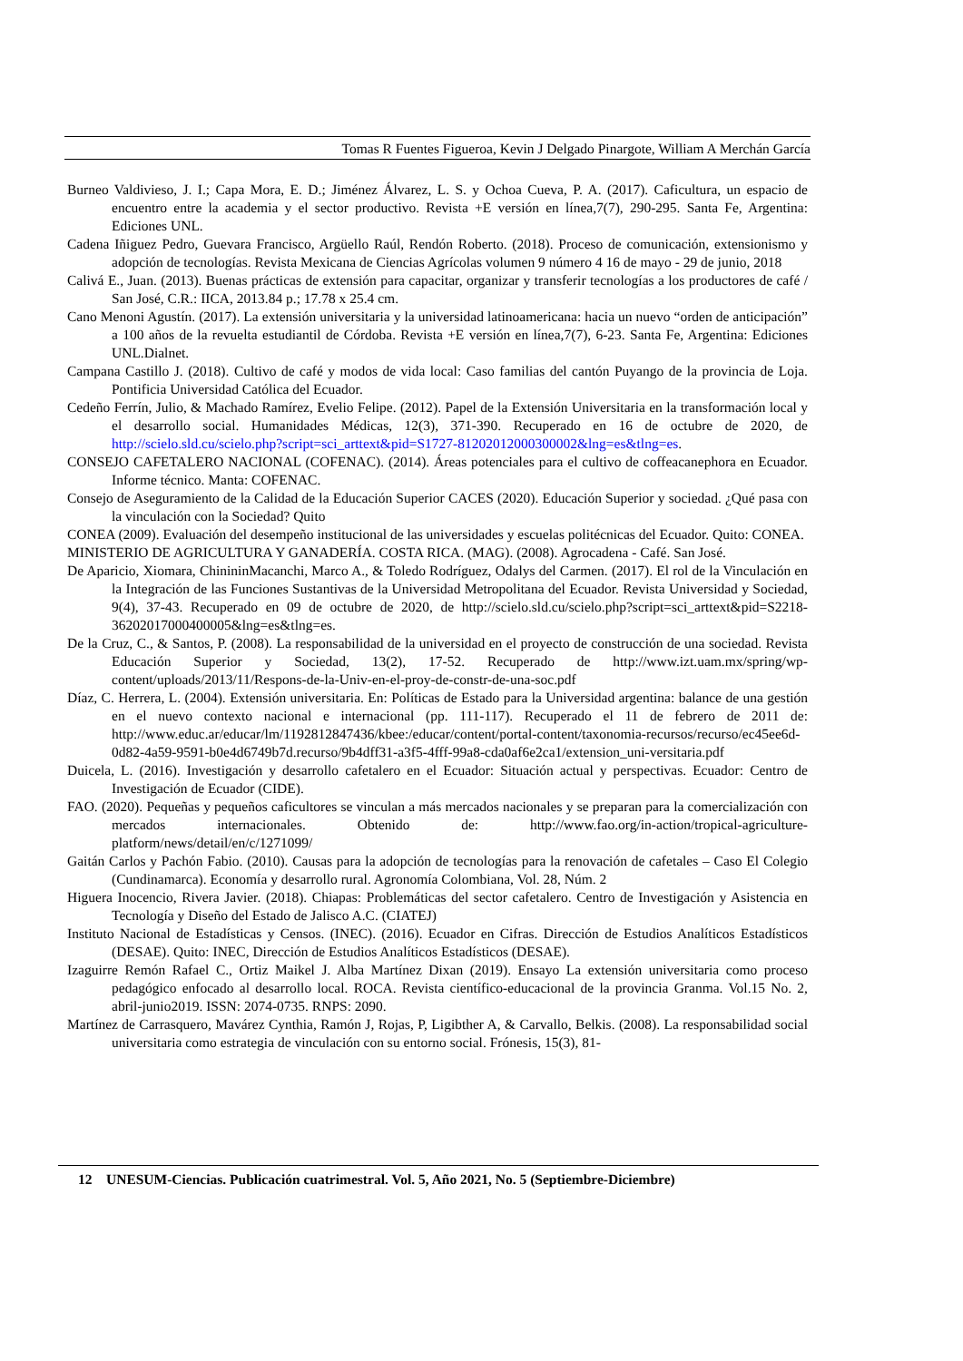Tomas R Fuentes Figueroa, Kevin J Delgado Pinargote, William A Merchán García
Burneo Valdivieso, J. I.; Capa Mora, E. D.; Jiménez Álvarez, L. S. y Ochoa Cueva, P. A. (2017). Caficultura, un espacio de encuentro entre la academia y el sector productivo. Revista +E versión en línea,7(7), 290-295. Santa Fe, Argentina: Ediciones UNL.
Cadena Iñiguez Pedro, Guevara Francisco, Argüello Raúl, Rendón Roberto. (2018). Proceso de comunicación, extensionismo y adopción de tecnologías. Revista Mexicana de Ciencias Agrícolas volumen 9 número 4 16 de mayo - 29 de junio, 2018
Calivá E., Juan. (2013). Buenas prácticas de extensión para capacitar, organizar y transferir tecnologías a los productores de café / San José, C.R.: IICA, 2013.84 p.; 17.78 x 25.4 cm.
Cano Menoni Agustín. (2017). La extensión universitaria y la universidad latinoamericana: hacia un nuevo “orden de anticipación” a 100 años de la revuelta estudiantil de Córdoba. Revista +E versión en línea,7(7), 6-23. Santa Fe, Argentina: Ediciones UNL.Dialnet.
Campana Castillo J. (2018). Cultivo de café y modos de vida local: Caso familias del cantón Puyango de la provincia de Loja. Pontificia Universidad Católica del Ecuador.
Cedeño Ferrín, Julio, & Machado Ramírez, Evelio Felipe. (2012). Papel de la Extensión Universitaria en la transformación local y el desarrollo social. Humanidades Médicas, 12(3), 371-390. Recuperado en 16 de octubre de 2020, de http://scielo.sld.cu/scielo.php?script=sci_arttext&pid=S1727-81202012000300002&lng=es&tlng=es.
CONSEJO CAFETALERO NACIONAL (COFENAC). (2014). Áreas potenciales para el cultivo de coffeacanephora en Ecuador. Informe técnico. Manta: COFENAC.
Consejo de Aseguramiento de la Calidad de la Educación Superior CACES (2020). Educación Superior y sociedad. ¿Qué pasa con la vinculación con la Sociedad? Quito
CONEA (2009). Evaluación del desempeño institucional de las universidades y escuelas politécnicas del Ecuador. Quito: CONEA.
MINISTERIO DE AGRICULTURA Y GANADERÍA. COSTA RICA. (MAG). (2008). Agrocadena - Café. San José.
De Aparicio, Xiomara, ChinininMacanchi, Marco A., & Toledo Rodríguez, Odalys del Carmen. (2017). El rol de la Vinculación en la Integración de las Funciones Sustantivas de la Universidad Metropolitana del Ecuador. Revista Universidad y Sociedad, 9(4), 37-43. Recuperado en 09 de octubre de 2020, de http://scielo.sld.cu/scielo.php?script=sci_arttext&pid=S2218-36202017000400005&lng=es&tlng=es.
De la Cruz, C., & Santos, P. (2008). La responsabilidad de la universidad en el proyecto de construcción de una sociedad. Revista Educación Superior y Sociedad, 13(2), 17-52. Recuperado de http://www.izt.uam.mx/spring/wp-content/uploads/2013/11/Respons-de-la-Univ-en-el-proy-de-constr-de-una-soc.pdf
Díaz, C. Herrera, L. (2004). Extensión universitaria. En: Políticas de Estado para la Universidad argentina: balance de una gestión en el nuevo contexto nacional e internacional (pp. 111-117). Recuperado el 11 de febrero de 2011 de: http://www.educ.ar/educar/lm/1192812847436/kbee:/educar/content/portal-content/taxonomia-recursos/recurso/ec45ee6d-0d82-4a59-9591-b0e4d6749b7d.recurso/9b4dff31-a3f5-4fff-99a8-cda0af6e2ca1/extension_uni-versitaria.pdf
Duicela, L. (2016). Investigación y desarrollo cafetalero en el Ecuador: Situación actual y perspectivas. Ecuador: Centro de Investigación de Ecuador (CIDE).
FAO. (2020). Pequeñas y pequeños caficultores se vinculan a más mercados nacionales y se preparan para la comercialización con mercados internacionales. Obtenido de: http://www.fao.org/in-action/tropical-agriculture-platform/news/detail/en/c/1271099/
Gaitán Carlos y Pachón Fabio. (2010). Causas para la adopción de tecnologías para la renovación de cafetales – Caso El Colegio (Cundinamarca). Economía y desarrollo rural. Agronomía Colombiana, Vol. 28, Núm. 2
Higuera Inocencio, Rivera Javier. (2018). Chiapas: Problemáticas del sector cafetalero. Centro de Investigación y Asistencia en Tecnología y Diseño del Estado de Jalisco A.C. (CIATEJ)
Instituto Nacional de Estadísticas y Censos. (INEC). (2016). Ecuador en Cifras. Dirección de Estudios Analíticos Estadísticos (DESAE). Quito: INEC, Dirección de Estudios Analíticos Estadísticos (DESAE).
Izaguirre Remón Rafael C., Ortiz Maikel J. Alba Martínez Dixan (2019). Ensayo La extensión universitaria como proceso pedagógico enfocado al desarrollo local. ROCA. Revista científico-educacional de la provincia Granma. Vol.15 No. 2, abril-junio2019. ISSN: 2074-0735. RNPS: 2090.
Martínez de Carrasquero, Mavárez Cynthia, Ramón J, Rojas, P, Ligibther A, & Carvallo, Belkis. (2008). La responsabilidad social universitaria como estrategia de vinculación con su entorno social. Frónesis, 15(3), 81-
12 UNESUM-Ciencias. Publicación cuatrimestral. Vol. 5, Año 2021, No. 5 (Septiembre-Diciembre)